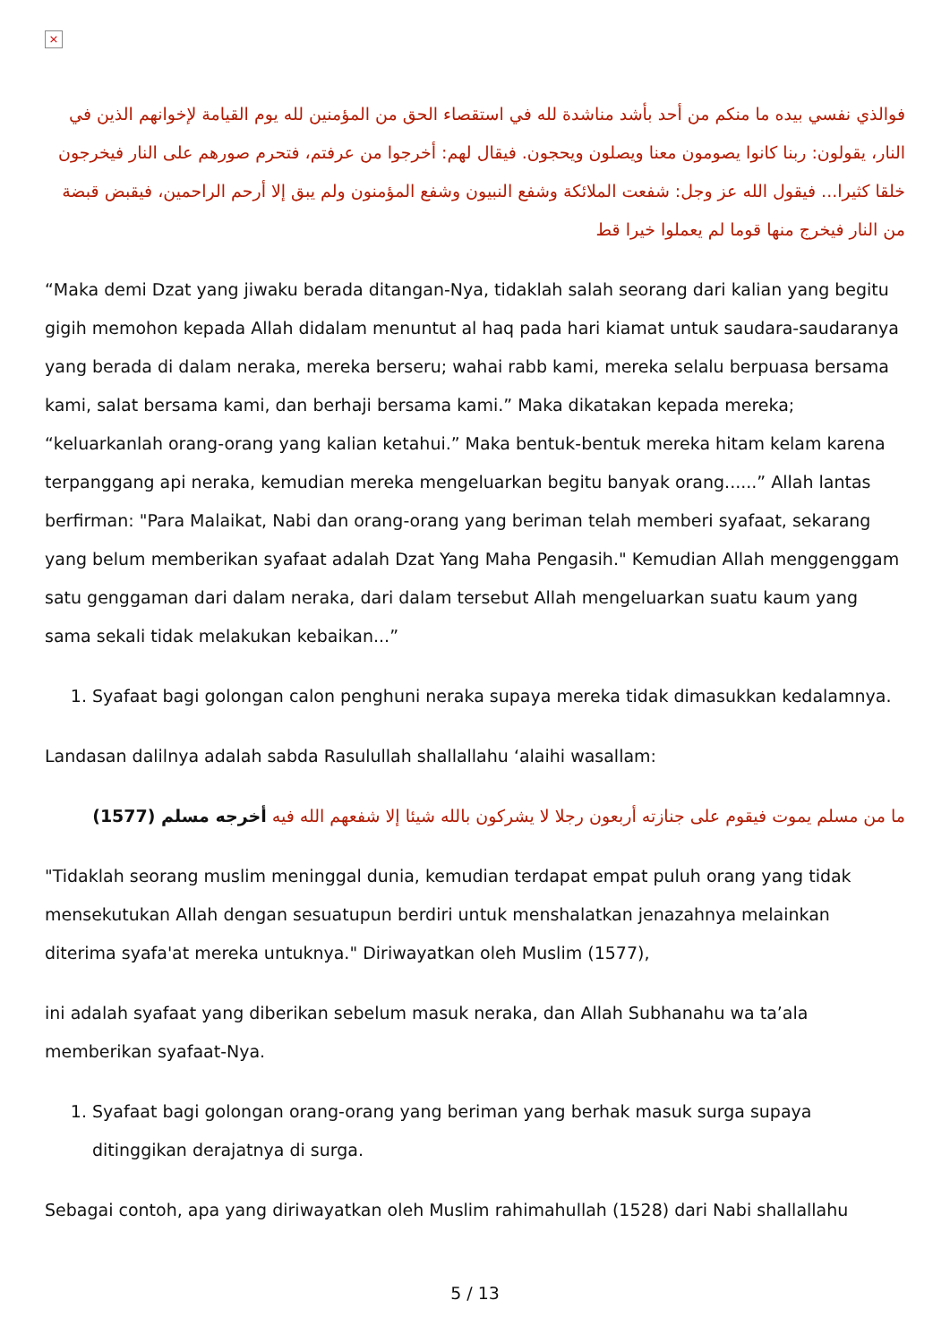×
فوالذي نفسي بيده ما منكم من أحد بأشد مناشدة لله في استقصاء الحق من المؤمنين لله يوم القيامة لإخوانهم الذين في النار، يقولون: ربنا كانوا يصومون معنا ويصلون ويحجون. فيقال لهم: أخرجوا من عرفتم، فتحرم صورهم على النار فيخرجون خلقا كثيرا... فيقول الله عز وجل: شفعت الملائكة وشفع النبيون وشفع المؤمنون ولم يبق إلا أرحم الراحمين، فيقبض قبضة من النار فيخرج منها قوما لم يعملوا خيرا قط
“Maka demi Dzat yang jiwaku berada ditangan-Nya, tidaklah salah seorang dari kalian yang begitu gigih memohon kepada Allah didalam menuntut al haq pada hari kiamat untuk saudara-saudaranya yang berada di dalam neraka, mereka berseru; wahai rabb kami, mereka selalu berpuasa bersama kami, salat bersama kami, dan berhaji bersama kami.” Maka dikatakan kepada mereka; “keluarkanlah orang-orang yang kalian ketahui.” Maka bentuk-bentuk mereka hitam kelam karena terpanggang api neraka, kemudian mereka mengeluarkan begitu banyak orang......” Allah lantas berfirman: "Para Malaikat, Nabi dan orang-orang yang beriman telah memberi syafaat, sekarang yang belum memberikan syafaat adalah Dzat Yang Maha Pengasih." Kemudian Allah menggenggam satu genggaman dari dalam neraka, dari dalam tersebut Allah mengeluarkan suatu kaum yang sama sekali tidak melakukan kebaikan...”
1. Syafaat bagi golongan calon penghuni neraka supaya mereka tidak dimasukkan kedalamnya.
Landasan dalilnya adalah sabda Rasulullah shallallahu ‘alaihi wasallam:
ما من مسلم يموت فيقوم على جنازته أربعون رجلا لا يشركون بالله شيئا إلا شفعهم الله فيه أخرجه مسلم (1577)
"Tidaklah seorang muslim meninggal dunia, kemudian terdapat empat puluh orang yang tidak mensekutukan Allah dengan sesuatupun berdiri untuk menshalatkan jenazahnya melainkan diterima syafa'at mereka untuknya." Diriwayatkan oleh Muslim (1577),
ini adalah syafaat yang diberikan sebelum masuk neraka, dan Allah Subhanahu wa ta’ala memberikan syafaat-Nya.
1. Syafaat bagi golongan orang-orang yang beriman yang berhak masuk surga supaya ditinggikan derajatnya di surga.
Sebagai contoh, apa yang diriwayatkan oleh Muslim rahimahullah (1528) dari Nabi shallallahu
5 / 13